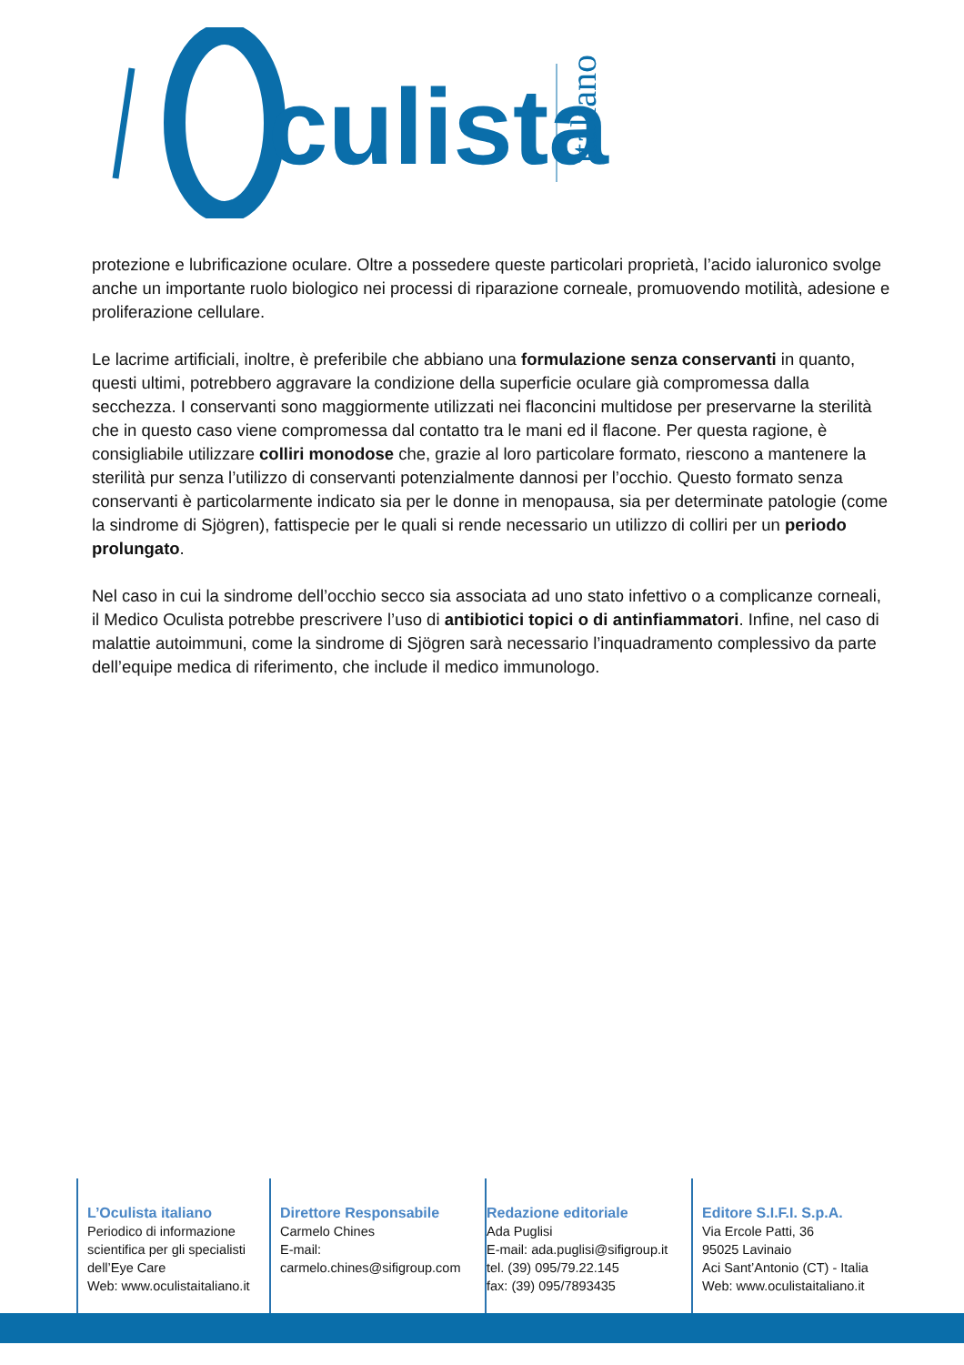culista
italiano
protezione e lubrificazione oculare. Oltre a possedere queste particolari proprietà, l’acido ialuronico svolge anche un importante ruolo biologico nei processi di riparazione corneale, promuovendo motilità, adesione e proliferazione cellulare.
Le lacrime artificiali, inoltre, è preferibile che abbiano una formulazione senza conservanti in quanto, questi ultimi, potrebbero aggravare la condizione della superficie oculare già compromessa dalla secchezza. I conservanti sono maggiormente utilizzati nei flaconcini multidose per preservarne la sterilità che in questo caso viene compromessa dal contatto tra le mani ed il flacone. Per questa ragione, è consigliabile utilizzare colliri monodose che, grazie al loro particolare formato, riescono a mantenere la sterilità pur senza l’utilizzo di conservanti potenzialmente dannosi per l’occhio. Questo formato senza conservanti è particolarmente indicato sia per le donne in menopausa, sia per determinate patologie (come la sindrome di Sjögren), fattispecie per le quali si rende necessario un utilizzo di colliri per un periodo prolungato.
Nel caso in cui la sindrome dell’occhio secco sia associata ad uno stato infettivo o a complicanze corneali, il Medico Oculista potrebbe prescrivere l’uso di antibiotici topici o di antinfiammatori. Infine, nel caso di malattie autoimmuni, come la sindrome di Sjögren sarà necessario l’inquadramento complessivo da parte dell’equipe medica di riferimento, che include il medico immunologo.
L’Oculista italiano
Periodico di informazione scientifica per gli specialisti dell’Eye Care
Web: www.oculistaitaliano.it
Direttore Responsabile
Carmelo Chines
E-mail:
carmelo.chines@sifigroup.com
Redazione editoriale
Ada Puglisi
E-mail: ada.puglisi@sifigroup.it
tel. (39) 095/79.22.145
fax: (39) 095/7893435
Editore S.I.F.I. S.p.A.
Via Ercole Patti, 36
95025 Lavinaio
Aci Sant’Antonio (CT) - Italia
Web: www.oculistaitaliano.it